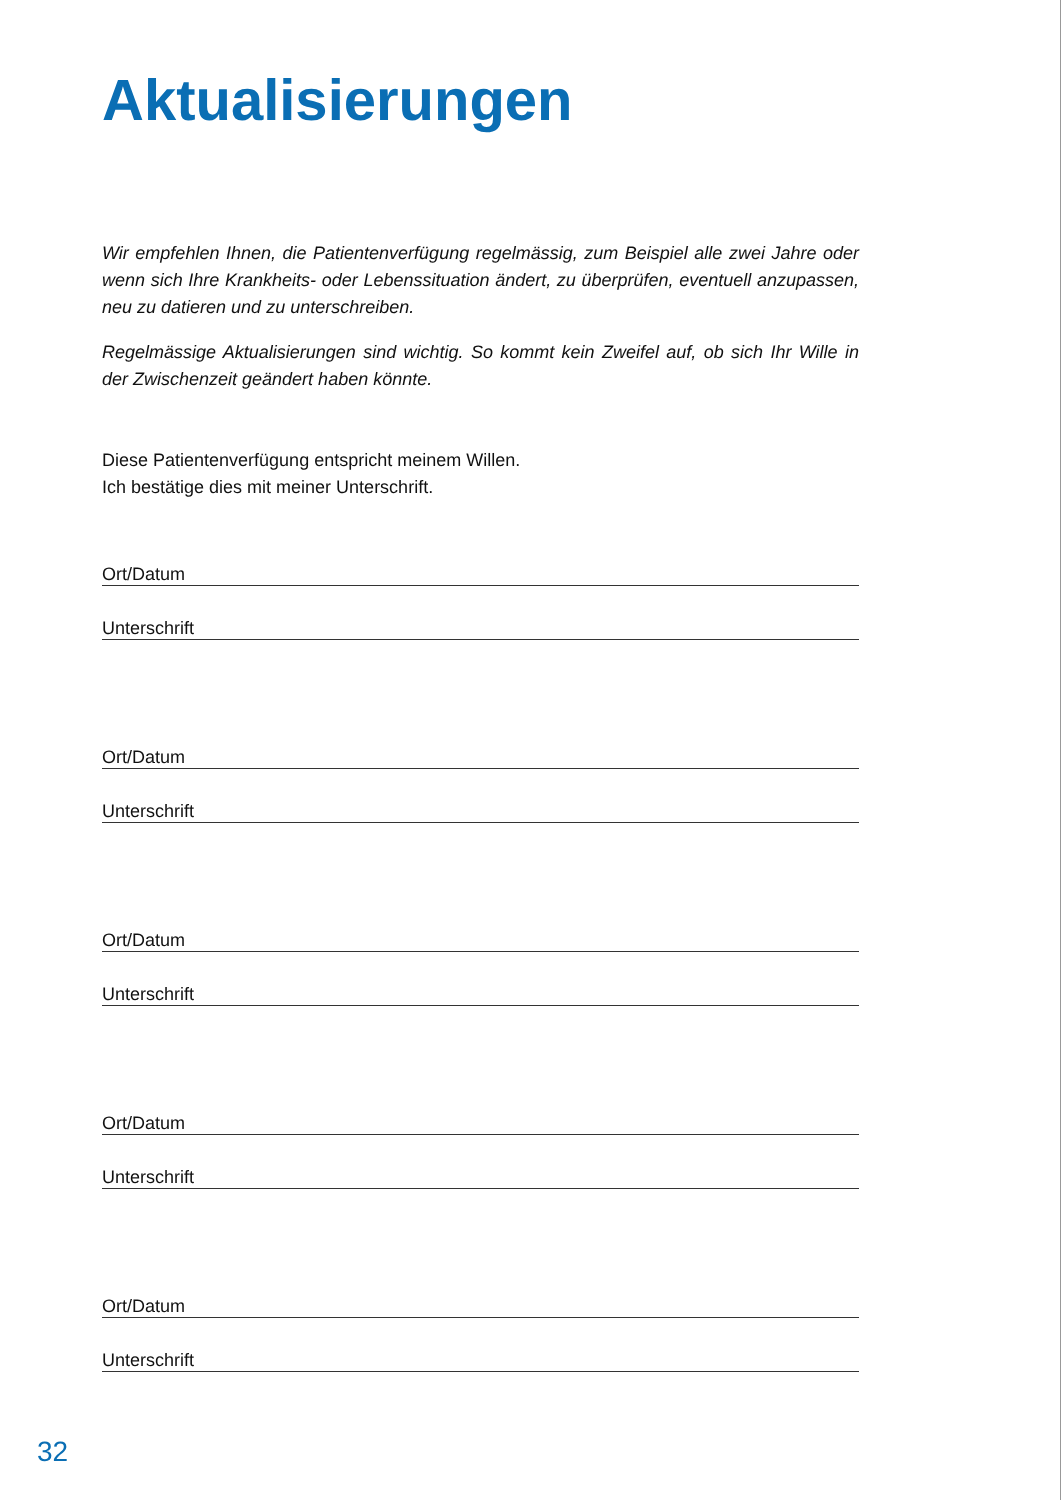Aktualisierungen
Wir empfehlen Ihnen, die Patientenverfügung regelmässig, zum Beispiel alle zwei Jahre oder wenn sich Ihre Krankheits- oder Lebenssituation ändert, zu überprüfen, eventuell anzupassen, neu zu datieren und zu unterschreiben.
Regelmässige Aktualisierungen sind wichtig. So kommt kein Zweifel auf, ob sich Ihr Wille in der Zwischenzeit geändert haben könnte.
Diese Patientenverfügung entspricht meinem Willen.
Ich bestätige dies mit meiner Unterschrift.
Ort/Datum
Unterschrift
Ort/Datum
Unterschrift
Ort/Datum
Unterschrift
Ort/Datum
Unterschrift
Ort/Datum
Unterschrift
32